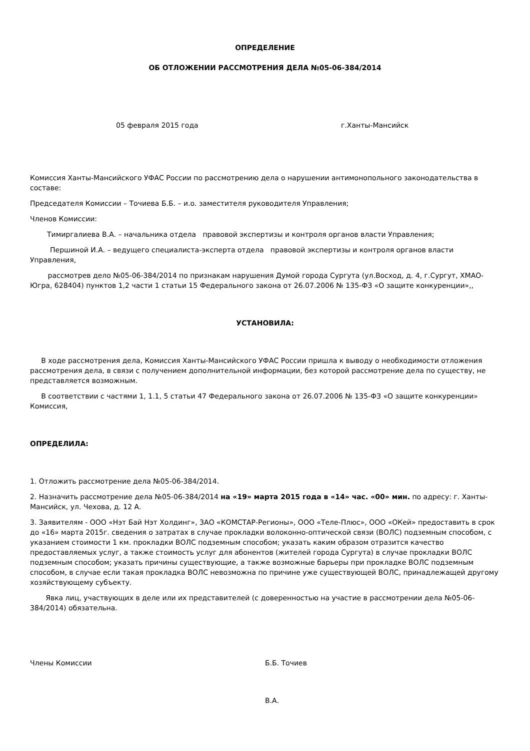ОПРЕДЕЛЕНИЕ
ОБ ОТЛОЖЕНИИ РАССМОТРЕНИЯ ДЕЛА №05-06-384/2014
05 февраля 2015 года г.Ханты-Мансийск
Комиссия Ханты-Мансийского УФАС России по рассмотрению дела о нарушении антимонопольного законодательства в составе:
Председателя Комиссии – Точиева Б.Б. – и.о. заместителя руководителя Управления;
Членов Комиссии:
Тимиргалиева В.А. – начальника отдела правовой экспертизы и контроля органов власти Управления;
Першиной И.А. – ведущего специалиста-эксперта отдела правовой экспертизы и контроля органов власти Управления,
рассмотрев дело №05-06-384/2014 по признакам нарушения Думой города Сургута (ул.Восход, д. 4, г.Сургут, ХМАО-Югра, 628404) пунктов 1,2 части 1 статьи 15 Федерального закона от 26.07.2006 № 135-ФЗ «О защите конкуренции»,,
УСТАНОВИЛА:
В ходе рассмотрения дела, Комиссия Ханты-Мансийского УФАС России пришла к выводу о необходимости отложения рассмотрения дела, в связи с получением дополнительной информации, без которой рассмотрение дела по существу, не представляется возможным.
В соответствии с частями 1, 1.1, 5 статьи 47 Федерального закона от 26.07.2006 № 135-ФЗ «О защите конкуренции» Комиссия,
ОПРЕДЕЛИЛА:
1. Отложить рассмотрение дела №05-06-384/2014.
2. Назначить рассмотрение дела №05-06-384/2014 на «19» марта 2015 года в «14» час. «00» мин. по адресу: г. Ханты-Мансийск, ул. Чехова, д. 12 А.
3. Заявителям - ООО «Нэт Бай Нэт Холдинг», ЗАО «КОМСТАР-Регионы», ООО «Теле-Плюс», ООО «ОКей» предоставить в срок до «16» марта 2015г. сведения о затратах в случае прокладки волоконно-оптической связи (ВОЛС) подземным способом, с указанием стоимости 1 км. прокладки ВОЛС подземным способом; указать каким образом отразится качество предоставляемых услуг, а также стоимость услуг для абонентов (жителей города Сургута) в случае прокладки ВОЛС подземным способом; указать причины существующие, а также возможные барьеры при прокладке ВОЛС подземным способом, в случае если такая прокладка ВОЛС невозможна по причине уже существующей ВОЛС, принадлежащей другому хозяйствующему субъекту.
Явка лиц, участвующих в деле или их представителей (с доверенностью на участие в рассмотрении дела №05-06-384/2014) обязательна.
Члены Комиссии Б.Б. Точиев
В.А.